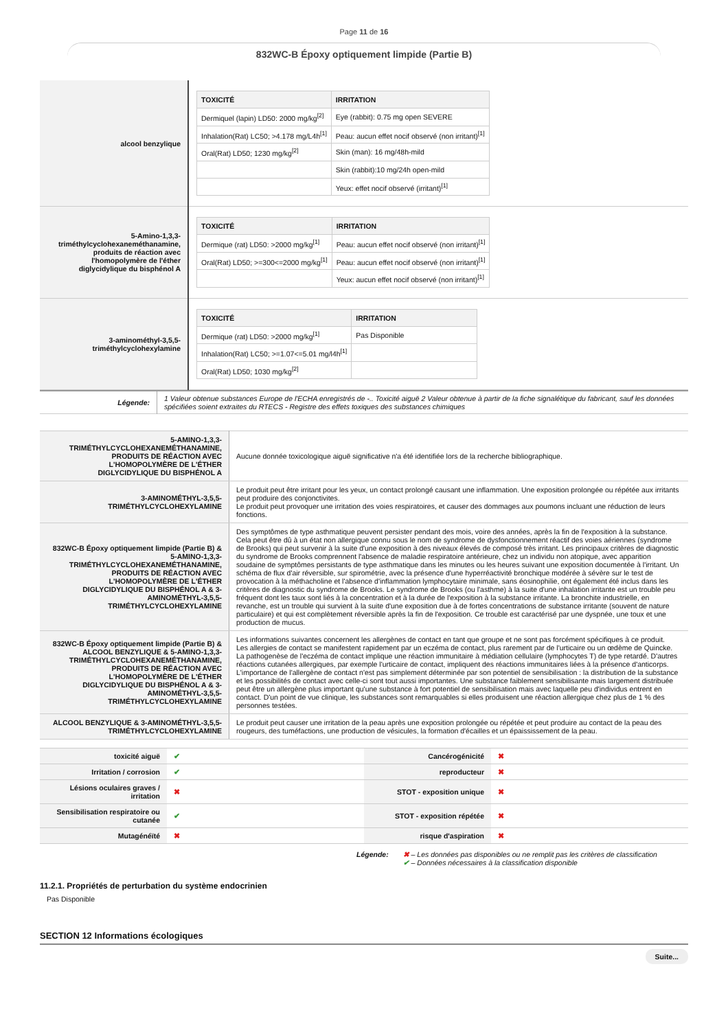Page 11 de 16
832WC-B Époxy optiquement limpide (Partie B)
| alcool benzylique | / TOXICITÉ / IRRITATION / / --- / --- / / Dermiquel (lapin) LD50: 2000 mg/kg<sup>[2]</sup> / Eye (rabbit): 0.75 mg open SEVERE / / Inhalation(Rat) LC50; >4.178 mg/L4h<sup>[1]</sup> / Peau: aucun effet nocif observé (non irritant)<sup>[1]</sup> / / Oral(Rat) LD50; 1230 mg/kg<sup>[2]</sup> / Skin (man): 16 mg/48h-mild / / / Skin (rabbit):10 mg/24h open-mild / / / Yeux: effet nocif observé (irritant)<sup>[1]</sup> / |
| 5-Amino-1,3,3-triméthylcyclohexaneméthanamine, produits de réaction avec l'homopolymère de l'éther diglycidylique du bisphénol A | / TOXICITÉ / IRRITATION / / --- / --- / / Dermique (rat) LD50: >2000 mg/kg<sup>[1]</sup> / Peau: aucun effet nocif observé (non irritant)<sup>[1]</sup> / / Oral(Rat) LD50; >=300<=2000 mg/kg<sup>[1]</sup> / Peau: aucun effet nocif observé (non irritant)<sup>[1]</sup> / / / Yeux: aucun effet nocif observé (non irritant)<sup>[1]</sup> / |
| 3-aminométhyl-3,5,5-triméthylcyclohexylamine | / TOXICITÉ / IRRITATION / / --- / --- / / Dermique (rat) LD50: >2000 mg/kg<sup>[1]</sup> / Pas Disponible / / Inhalation(Rat) LC50; >=1.07<=5.01 mg/l4h<sup>[1]</sup> / / / Oral(Rat) LD50; 1030 mg/kg<sup>[2]</sup> / / |
| Légende: | 1 Valeur obtenue substances Europe de l'ECHA enregistrés de -.. Toxicité aiguë 2 Valeur obtenue à partir de la fiche signalétique du fabricant, sauf les données spécifiées soient extraites du RTECS - Registre des effets toxiques des substances chimiques |
| 5-AMINO-1,3,3-TRIMÉTHYLCYCLOHEXANEMÉTHANAMINE, PRODUITS DE RÉACTION AVEC L'HOMOPOLYMÈRE DE L'ÉTHER DIGLYCIDYLIQUE DU BISPHÉNOL A | Aucune donnée toxicologique aiguë significative n'a été identifiée lors de la recherche bibliographique. |
| 3-AMINOMÉTHYL-3,5,5-TRIMÉTHYLCYCLOHEXYLAMINE | Le produit peut être irritant pour les yeux, un contact prolongé causant une inflammation. Une exposition prolongée ou répétée aux irritants peut produire des conjonctivites. Le produit peut provoquer une irritation des voies respiratoires, et causer des dommages aux poumons incluant une réduction de leurs fonctions. |
| 832WC-B Époxy optiquement limpide (Partie B) & 5-AMINO-1,3,3-TRIMÉTHYLCYCLOHEXANEMÉTHANAMINE, PRODUITS DE RÉACTION AVEC L'HOMOPOLYMÈRE DE L'ÉTHER DIGLYCIDYLIQUE DU BISPHÉNOL A & 3-AMINOMÉTHYL-3,5,5-TRIMÉTHYLCYCLOHEXYLAMINE | Des symptômes de type asthmatique peuvent persister pendant des mois, voire des années, après la fin de l'exposition à la substance. Cela peut être dû à un état non allergique connu sous le nom de syndrome de dysfonctionnement réactif des voies aériennes (syndrome de Brooks) qui peut survenir à la suite d'une exposition à des niveaux élevés de composé très irritant. Les principaux critères de diagnostic du syndrome de Brooks comprennent l'absence de maladie respiratoire antérieure, chez un individu non atopique, avec apparition soudaine de symptômes persistants de type asthmatique dans les minutes ou les heures suivant une exposition documentée à l'irritant. Un schéma de flux d'air réversible, sur spirométrie, avec la présence d'une hyperréactivité bronchique modérée à sévère sur le test de provocation à la méthacholine et l'absence d'inflammation lymphocytaire minimale, sans éosinophilie, ont également été inclus dans les critères de diagnostic du syndrome de Brooks. Le syndrome de Brooks (ou l'asthme) à la suite d'une inhalation irritante est un trouble peu fréquent dont les taux sont liés à la concentration et à la durée de l'exposition à la substance irritante. La bronchite industrielle, en revanche, est un trouble qui survient à la suite d'une exposition due à de fortes concentrations de substance irritante (souvent de nature particulaire) et qui est complètement réversible après la fin de l'exposition. Ce trouble est caractérisé par une dyspnée, une toux et une production de mucus. |
| 832WC-B Époxy optiquement limpide (Partie B) & ALCOOL BENZYLIQUE & 5-AMINO-1,3,3-TRIMÉTHYLCYCLOHEXANEMÉTHANAMINE, PRODUITS DE RÉACTION AVEC L'HOMOPOLYMÈRE DE L'ÉTHER DIGLYCIDYLIQUE DU BISPHÉNOL A & 3-AMINOMÉTHYL-3,5,5-TRIMÉTHYLCYCLOHEXYLAMINE | Les informations suivantes concernent les allergènes de contact en tant que groupe et ne sont pas forcément spécifiques à ce produit. Les allergies de contact se manifestent rapidement par un eczéma de contact, plus rarement par de l'urticaire ou un œdème de Quincke. La pathogenèse de l'eczéma de contact implique une réaction immunitaire à médiation cellulaire (lymphocytes T) de type retardé. D'autres réactions cutanées allergiques, par exemple l'urticaire de contact, impliquent des réactions immunitaires liées à la présence d'anticorps. L'importance de l'allergène de contact n'est pas simplement déterminée par son potentiel de sensibilisation : la distribution de la substance et les possibilités de contact avec celle-ci sont tout aussi importantes. Une substance faiblement sensibilisante mais largement distribuée peut être un allergène plus important qu'une substance à fort potentiel de sensibilisation mais avec laquelle peu d'individus entrent en contact. D'un point de vue clinique, les substances sont remarquables si elles produisent une réaction allergique chez plus de 1 % des personnes testées. |
| ALCOOL BENZYLIQUE & 3-AMINOMÉTHYL-3,5,5-TRIMÉTHYLCYCLOHEXYLAMINE | Le produit peut causer une irritation de la peau après une exposition prolongée ou répétée et peut produire au contact de la peau des rougeurs, des tuméfactions, une production de vésicules, la formation d'écailles et un épaississement de la peau. |
| toxicité aiguë | ✔ | Cancérogénicité | ✖ |
| Irritation / corrosion | ✔ | reproducteur | ✖ |
| Lésions oculaires graves / irritation | ✖ | STOT - exposition unique | ✖ |
| Sensibilisation respiratoire ou cutanée | ✔ | STOT - exposition répétée | ✖ |
| Mutagénéïté | ✖ | risque d'aspiration | ✖ |
| Légende: | ✖ – Les données pas disponibles ou ne remplit pas les critères de classification ✔ – Données nécessaires à la classification disponible |
11.2.1. Propriétés de perturbation du système endocrinien
Pas Disponible
SECTION 12 Informations écologiques
Suite...